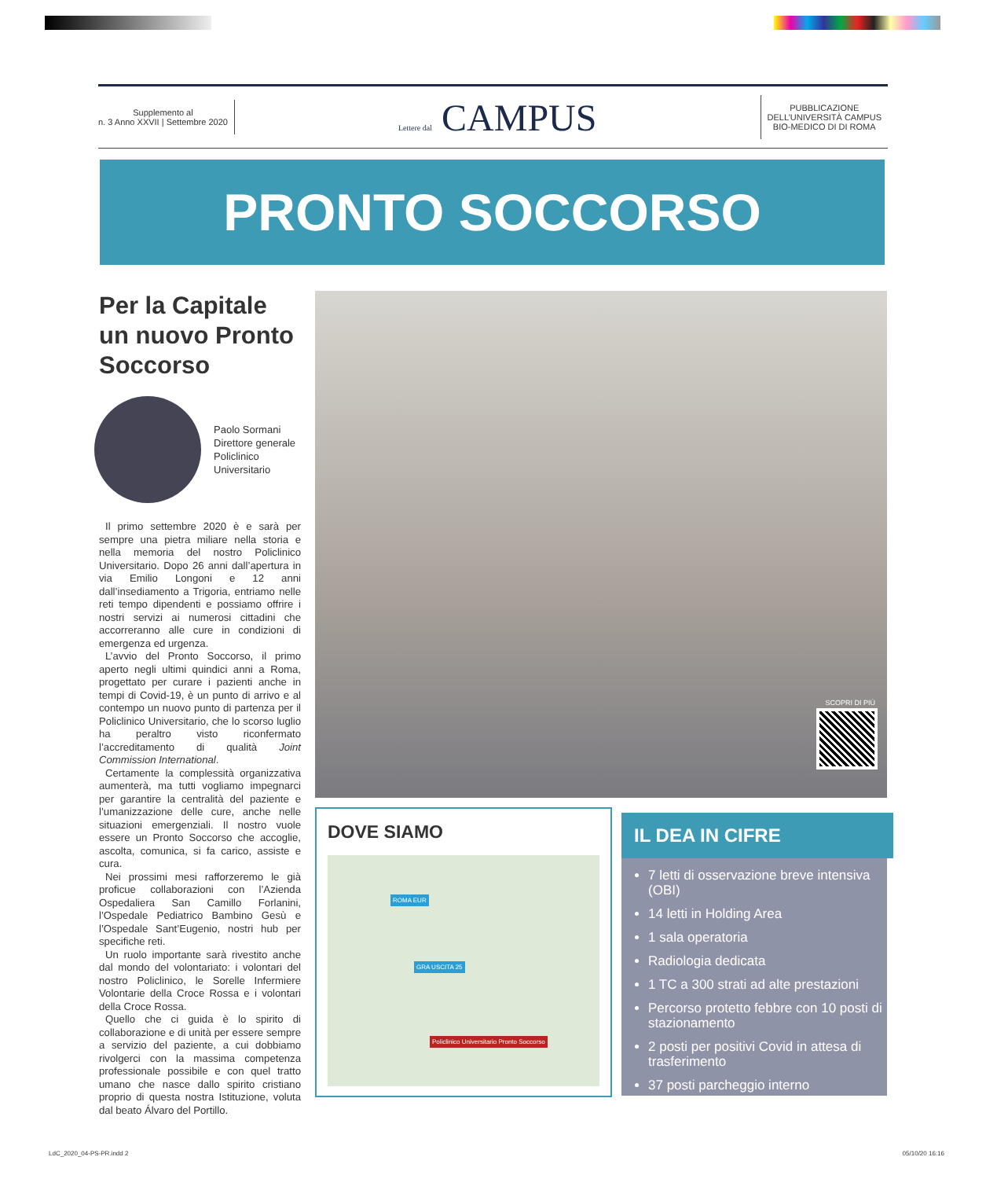Supplemento al
n. 3 Anno XXVII | Settembre 2020
Lettere dal CAMPUS
PUBBLICAZIONE
DELL’UNIVERSITÀ CAMPUS
BIO-MEDICO DI DI ROMA
PRONTO SOCCORSO
Per la Capitale un nuovo Pronto Soccorso
Paolo Sormani
Direttore generale
Policlinico
Universitario
Il primo settembre 2020 è e sarà per sempre una pietra miliare nella storia e nella memoria del nostro Policlinico Universitario. Dopo 26 anni dall’apertura in via Emilio Longoni e 12 anni dall’insediamento a Trigoria, entriamo nelle reti tempo dipendenti e possiamo offrire i nostri servizi ai numerosi cittadini che accorreranno alle cure in condizioni di emergenza ed urgenza.
L’avvio del Pronto Soccorso, il primo aperto negli ultimi quindici anni a Roma, progettato per curare i pazienti anche in tempi di Covid-19, è un punto di arrivo e al contempo un nuovo punto di partenza per il Policlinico Universitario, che lo scorso luglio ha peraltro visto riconfermato l’accreditamento di qualità Joint Commission International.
Certamente la complessità organizzativa aumenterà, ma tutti vogliamo impegnarci per garantire la centralità del paziente e l’umanizzazione delle cure, anche nelle situazioni emergenziali. Il nostro vuole essere un Pronto Soccorso che accoglie, ascolta, comunica, si fa carico, assiste e cura.
Nei prossimi mesi rafforzeremo le già proficue collaborazioni con l’Azienda Ospedaliera San Camillo Forlanini, l’Ospedale Pediatrico Bambino Gesù e l’Ospedale Sant’Eugenio, nostri hub per specifiche reti.
Un ruolo importante sarà rivestito anche dal mondo del volontariato: i volontari del nostro Policlinico, le Sorelle Infermiere Volontarie della Croce Rossa e i volontari della Croce Rossa.
Quello che ci guida è lo spirito di collaborazione e di unità per essere sempre a servizio del paziente, a cui dobbiamo rivolgerci con la massima competenza professionale possibile e con quel tratto umano che nasce dallo spirito cristiano proprio di questa nostra Istituzione, voluta dal beato Álvaro del Portillo.
SCOPRI DI PIÙ
DOVE SIAMO
ROMA EUR
GRA USCITA 25
Policlinico Universitario Pronto Soccorso
IL DEA IN CIFRE
7 letti di osservazione breve intensiva (OBI)
14 letti in Holding Area
1 sala operatoria
Radiologia dedicata
1 TC a 300 strati ad alte prestazioni
Percorso protetto febbre con 10 posti di stazionamento
2 posti per positivi Covid in attesa di trasferimento
37 posti parcheggio interno
LdC_2020_04-PS-PR.indd 2 05/10/20 16:16